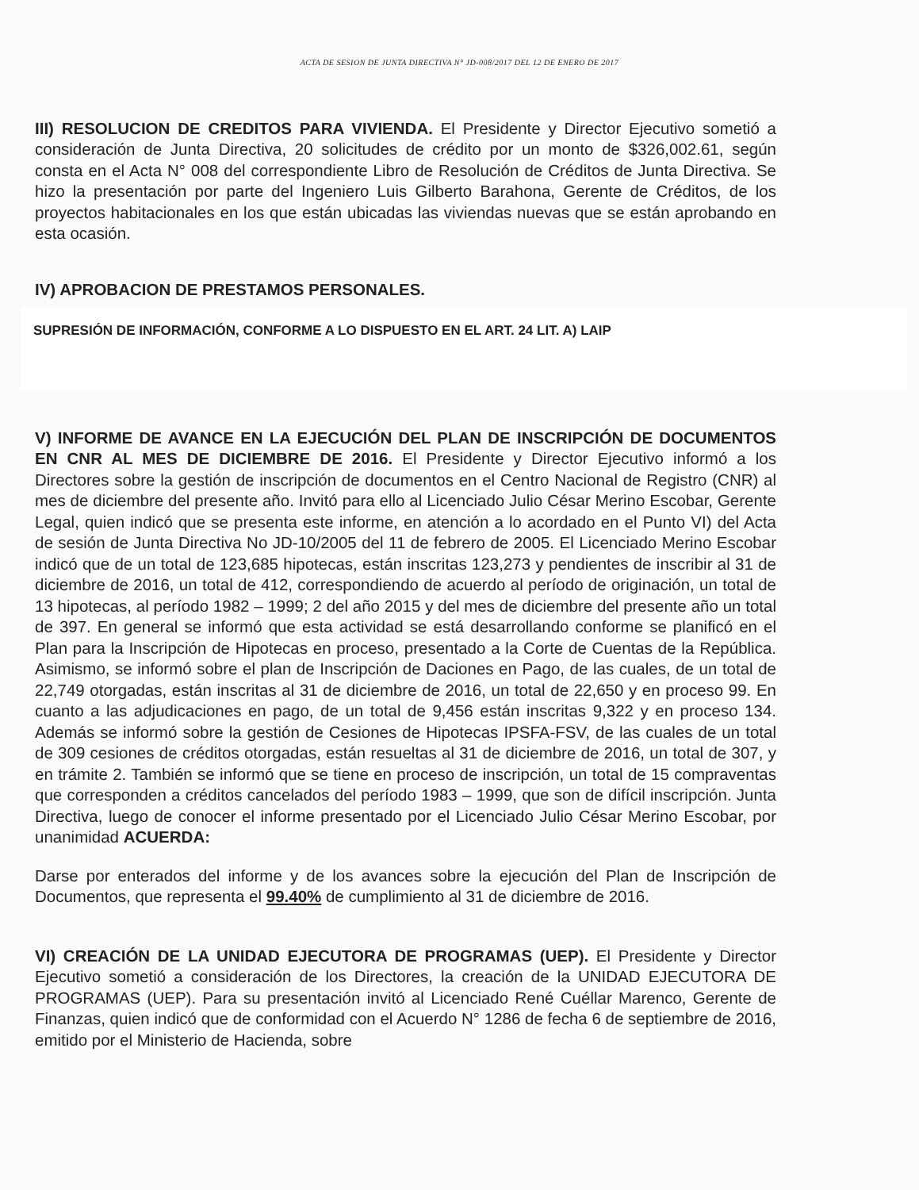ACTA DE SESION DE JUNTA DIRECTIVA N° JD-008/2017 DEL 12 DE ENERO DE 2017
III) RESOLUCION DE CREDITOS PARA VIVIENDA. El Presidente y Director Ejecutivo sometió a consideración de Junta Directiva, 20 solicitudes de crédito por un monto de $326,002.61, según consta en el Acta N° 008 del correspondiente Libro de Resolución de Créditos de Junta Directiva. Se hizo la presentación por parte del Ingeniero Luis Gilberto Barahona, Gerente de Créditos, de los proyectos habitacionales en los que están ubicadas las viviendas nuevas que se están aprobando en esta ocasión.
IV) APROBACION DE PRESTAMOS PERSONALES.
SUPRESIÓN DE INFORMACIÓN, CONFORME A LO DISPUESTO EN EL ART. 24 LIT. A) LAIP
V) INFORME DE AVANCE EN LA EJECUCIÓN DEL PLAN DE INSCRIPCIÓN DE DOCUMENTOS EN CNR AL MES DE DICIEMBRE DE 2016. El Presidente y Director Ejecutivo informó a los Directores sobre la gestión de inscripción de documentos en el Centro Nacional de Registro (CNR) al mes de diciembre del presente año. Invitó para ello al Licenciado Julio César Merino Escobar, Gerente Legal, quien indicó que se presenta este informe, en atención a lo acordado en el Punto VI) del Acta de sesión de Junta Directiva No JD-10/2005 del 11 de febrero de 2005. El Licenciado Merino Escobar indicó que de un total de 123,685 hipotecas, están inscritas 123,273 y pendientes de inscribir al 31 de diciembre de 2016, un total de 412, correspondiendo de acuerdo al período de originación, un total de 13 hipotecas, al período 1982 – 1999; 2 del año 2015 y del mes de diciembre del presente año un total de 397. En general se informó que esta actividad se está desarrollando conforme se planificó en el Plan para la Inscripción de Hipotecas en proceso, presentado a la Corte de Cuentas de la República. Asimismo, se informó sobre el plan de Inscripción de Daciones en Pago, de las cuales, de un total de 22,749 otorgadas, están inscritas al 31 de diciembre de 2016, un total de 22,650 y en proceso 99. En cuanto a las adjudicaciones en pago, de un total de 9,456 están inscritas 9,322 y en proceso 134. Además se informó sobre la gestión de Cesiones de Hipotecas IPSFA-FSV, de las cuales de un total de 309 cesiones de créditos otorgadas, están resueltas al 31 de diciembre de 2016, un total de 307, y en trámite 2. También se informó que se tiene en proceso de inscripción, un total de 15 compraventas que corresponden a créditos cancelados del período 1983 – 1999, que son de difícil inscripción. Junta Directiva, luego de conocer el informe presentado por el Licenciado Julio César Merino Escobar, por unanimidad ACUERDA:
Darse por enterados del informe y de los avances sobre la ejecución del Plan de Inscripción de Documentos, que representa el 99.40% de cumplimiento al 31 de diciembre de 2016.
VI) CREACIÓN DE LA UNIDAD EJECUTORA DE PROGRAMAS (UEP). El Presidente y Director Ejecutivo sometió a consideración de los Directores, la creación de la UNIDAD EJECUTORA DE PROGRAMAS (UEP). Para su presentación invitó al Licenciado René Cuéllar Marenco, Gerente de Finanzas, quien indicó que de conformidad con el Acuerdo N° 1286 de fecha 6 de septiembre de 2016, emitido por el Ministerio de Hacienda, sobre